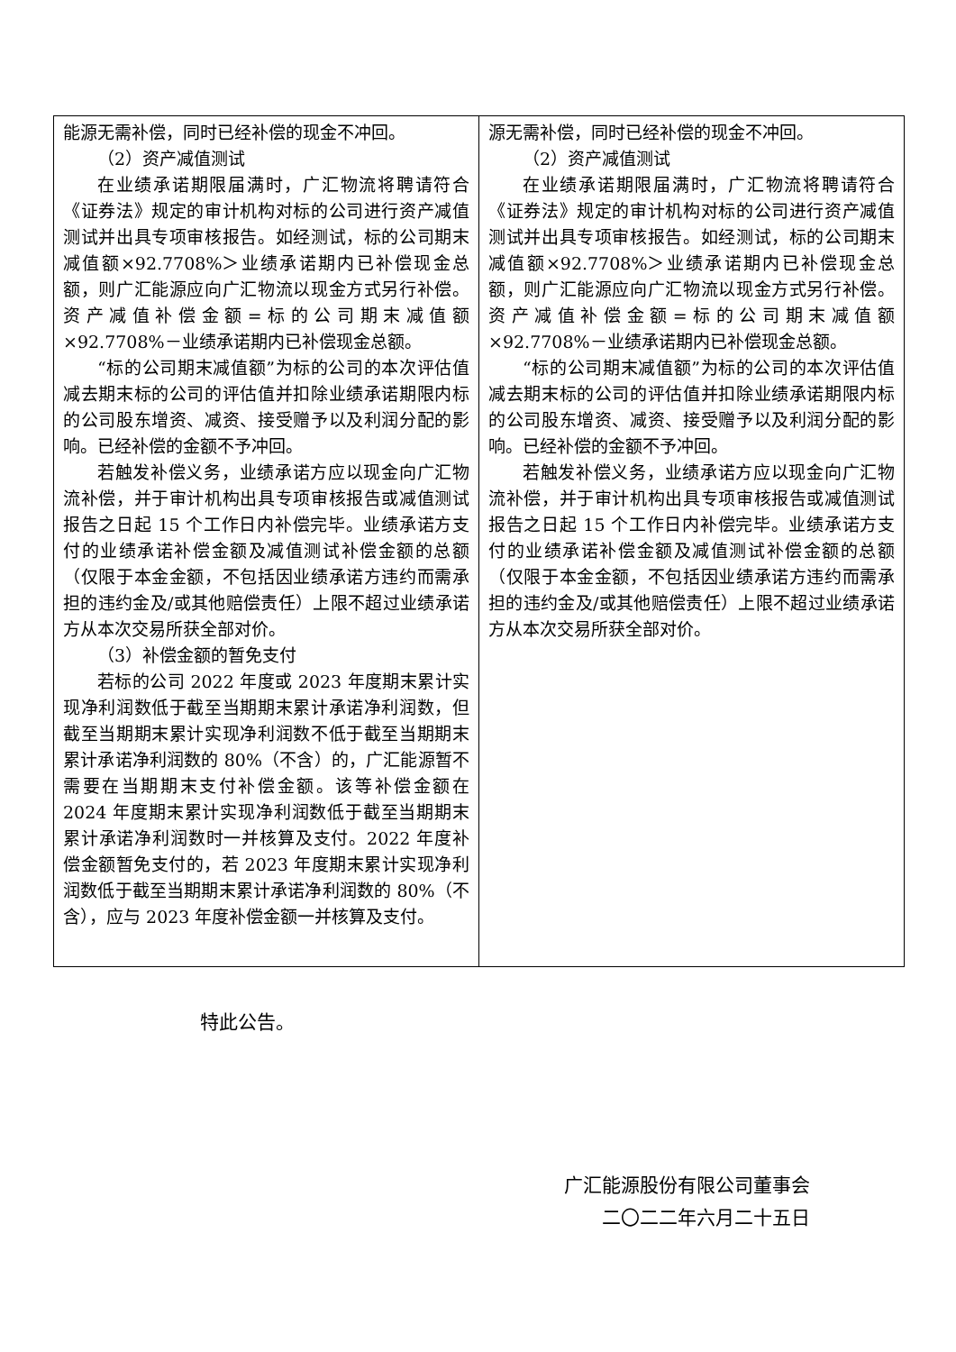| 能源无需补偿，同时已经补偿的现金不冲回。 （2）资产减值测试 在业绩承诺期限届满时，广汇物流将聘请符合《证券法》规定的审计机构对标的公司进行资产减值测试并出具专项审核报告。如经测试，标的公司期末减值额×92.7708%＞业绩承诺期内已补偿现金总额，则广汇能源应向广汇物流以现金方式另行补偿。资产减值补偿金额=标的公司期末减值额×92.7708%－业绩承诺期内已补偿现金总额。 “标的公司期末减值额”为标的公司的本次评估值减去期末标的公司的评估值并扣除业绩承诺期限内标的公司股东增资、减资、接受赠予以及利润分配的影响。已经补偿的金额不予冲回。 若触发补偿义务，业绩承诺方应以现金向广汇物流补偿，并于审计机构出具专项审核报告或减值测试报告之日起 15 个工作日内补偿完毕。业绩承诺方支付的业绩承诺补偿金额及减值测试补偿金额的总额（仅限于本金金额，不包括因业绩承诺方违约而需承担的违约金及/或其他赔偿责任）上限不超过业绩承诺方从本次交易所获全部对价。 （3）补偿金额的暂免支付 若标的公司 2022 年度或 2023 年度期末累计实现净利润数低于截至当期期末累计承诺净利润数，但截至当期期末累计实现净利润数不低于截至当期期末累计承诺净利润数的 80%（不含）的，广汇能源暂不需要在当期期末支付补偿金额。该等补偿金额在 2024 年度期末累计实现净利润数低于截至当期期末累计承诺净利润数时一并核算及支付。2022 年度补偿金额暂免支付的，若 2023 年度期末累计实现净利润数低于截至当期期末累计承诺净利润数的 80%（不含），应与 2023 年度补偿金额一并核算及支付。 | 源无需补偿，同时已经补偿的现金不冲回。 （2）资产减值测试 在业绩承诺期限届满时，广汇物流将聘请符合《证券法》规定的审计机构对标的公司进行资产减值测试并出具专项审核报告。如经测试，标的公司期末减值额×92.7708%＞业绩承诺期内已补偿现金总额，则广汇能源应向广汇物流以现金方式另行补偿。资产减值补偿金额=标的公司期末减值额×92.7708%－业绩承诺期内已补偿现金总额。 “标的公司期末减值额”为标的公司的本次评估值减去期末标的公司的评估值并扣除业绩承诺期限内标的公司股东增资、减资、接受赠予以及利润分配的影响。已经补偿的金额不予冲回。 若触发补偿义务，业绩承诺方应以现金向广汇物流补偿，并于审计机构出具专项审核报告或减值测试报告之日起 15 个工作日内补偿完毕。业绩承诺方支付的业绩承诺补偿金额及减值测试补偿金额的总额（仅限于本金金额，不包括因业绩承诺方违约而需承担的违约金及/或其他赔偿责任）上限不超过业绩承诺方从本次交易所获全部对价。 |
特此公告。
广汇能源股份有限公司董事会
二〇二二年六月二十五日